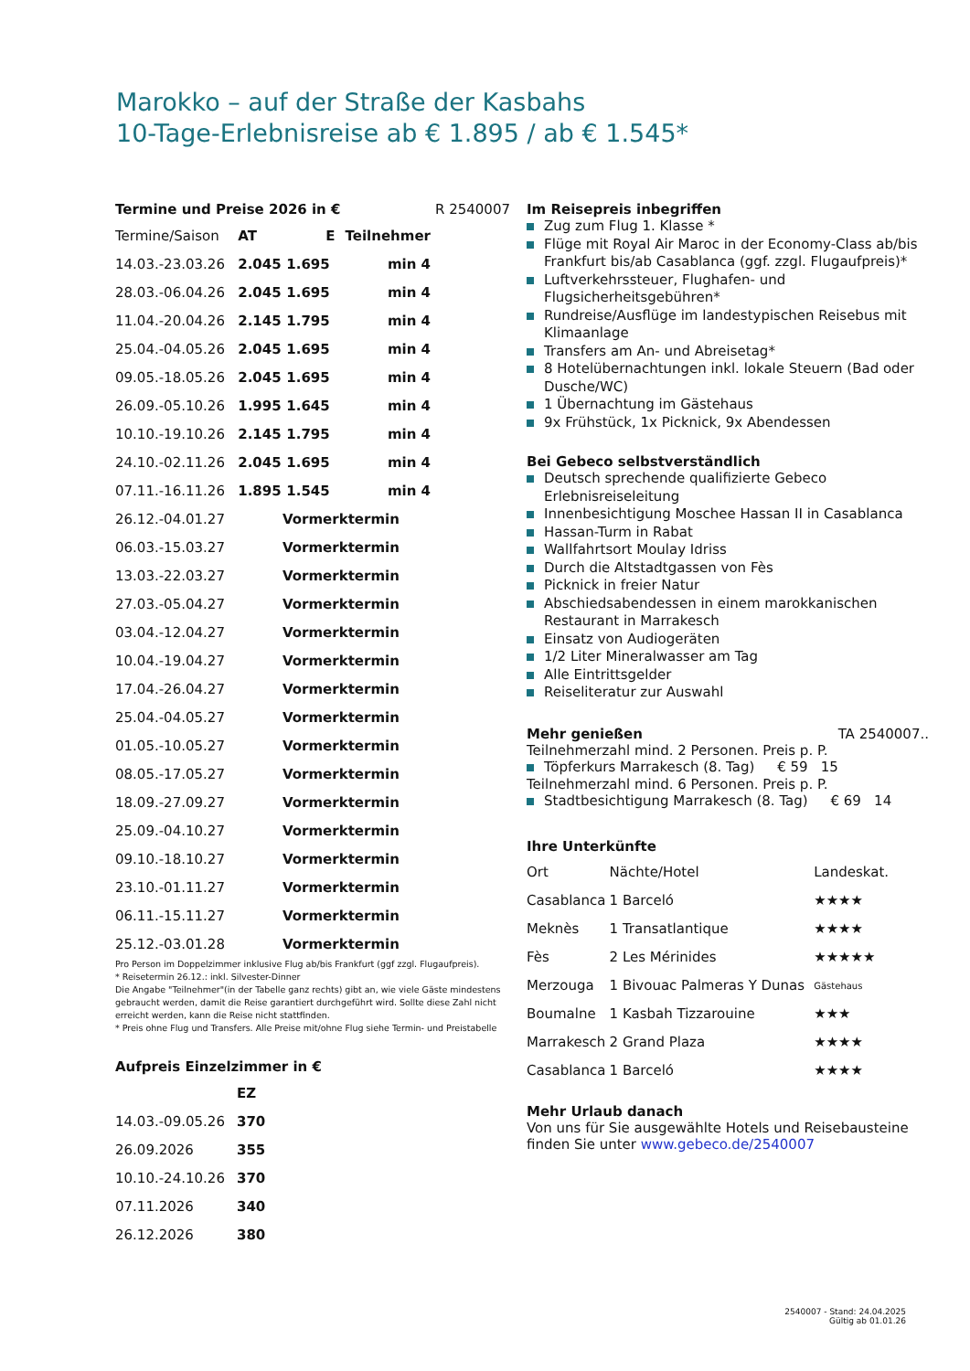Marokko – auf der Straße der Kasbahs
10-Tage-Erlebnisreise ab € 1.895 / ab € 1.545*
Termine und Preise 2026 in € R 2540007
| Termine/Saison | AT | E | Teilnehmer |
| 14.03.-23.03.26 | 2.045 | 1.695 | min 4 |
| 28.03.-06.04.26 | 2.045 | 1.695 | min 4 |
| 11.04.-20.04.26 | 2.145 | 1.795 | min 4 |
| 25.04.-04.05.26 | 2.045 | 1.695 | min 4 |
| 09.05.-18.05.26 | 2.045 | 1.695 | min 4 |
| 26.09.-05.10.26 | 1.995 | 1.645 | min 4 |
| 10.10.-19.10.26 | 2.145 | 1.795 | min 4 |
| 24.10.-02.11.26 | 2.045 | 1.695 | min 4 |
| 07.11.-16.11.26 | 1.895 | 1.545 | min 4 |
| 26.12.-04.01.27 | Vormerktermin |
| 06.03.-15.03.27 | Vormerktermin |
| 13.03.-22.03.27 | Vormerktermin |
| 27.03.-05.04.27 | Vormerktermin |
| 03.04.-12.04.27 | Vormerktermin |
| 10.04.-19.04.27 | Vormerktermin |
| 17.04.-26.04.27 | Vormerktermin |
| 25.04.-04.05.27 | Vormerktermin |
| 01.05.-10.05.27 | Vormerktermin |
| 08.05.-17.05.27 | Vormerktermin |
| 18.09.-27.09.27 | Vormerktermin |
| 25.09.-04.10.27 | Vormerktermin |
| 09.10.-18.10.27 | Vormerktermin |
| 23.10.-01.11.27 | Vormerktermin |
| 06.11.-15.11.27 | Vormerktermin |
| 25.12.-03.01.28 | Vormerktermin |
Pro Person im Doppelzimmer inklusive Flug ab/bis Frankfurt (ggf zzgl. Flugaufpreis).
* Reisetermin 26.12.: inkl. Silvester-Dinner
Die Angabe "Teilnehmer"(in der Tabelle ganz rechts) gibt an, wie viele Gäste mindestens gebraucht werden, damit die Reise garantiert durchgeführt wird. Sollte diese Zahl nicht erreicht werden, kann die Reise nicht stattfinden.
* Preis ohne Flug und Transfers. Alle Preise mit/ohne Flug siehe Termin- und Preistabelle
Aufpreis Einzelzimmer in €
| | EZ |
| 14.03.-09.05.26 | 370 |
| 26.09.2026 | 355 |
| 10.10.-24.10.26 | 370 |
| 07.11.2026 | 340 |
| 26.12.2026 | 380 |
Im Reisepreis inbegriffen
Zug zum Flug 1. Klasse *
Flüge mit Royal Air Maroc in der Economy-Class ab/bis Frankfurt bis/ab Casablanca (ggf. zzgl. Flugaufpreis)*
Luftverkehrssteuer, Flughafen- und Flugsicherheitsgebühren*
Rundreise/Ausflüge im landestypischen Reisebus mit Klimaanlage
Transfers am An- und Abreisetag*
8 Hotelübernachtungen inkl. lokale Steuern (Bad oder Dusche/WC)
1 Übernachtung im Gästehaus
9x Frühstück, 1x Picknick, 9x Abendessen
Bei Gebeco selbstverständlich
Deutsch sprechende qualifizierte Gebeco Erlebnisreiseleitung
Innenbesichtigung Moschee Hassan II in Casablanca
Hassan-Turm in Rabat
Wallfahrtsort Moulay Idriss
Durch die Altstadtgassen von Fès
Picknick in freier Natur
Abschiedsabendessen in einem marokkanischen Restaurant in Marrakesch
Einsatz von Audiogeräten
1/2 Liter Mineralwasser am Tag
Alle Eintrittsgelder
Reiseliteratur zur Auswahl
Mehr genießen TA 2540007..
Teilnehmerzahl mind. 2 Personen. Preis p. P.
Töpferkurs Marrakesch (8. Tag) € 59 15
Teilnehmerzahl mind. 6 Personen. Preis p. P.
Stadtbesichtigung Marrakesch (8. Tag) € 69 14
Ihre Unterkünfte
| Ort | Nächte/Hotel | Landeskat. |
| Casablanca | 1 Barceló | ★★★★ |
| Meknès | 1 Transatlantique | ★★★★ |
| Fès | 2 Les Mérinides | ★★★★★ |
| Merzouga | 1 Bivouac Palmeras Y Dunas | Gästehaus |
| Boumalne | 1 Kasbah Tizzarouine | ★★★ |
| Marrakesch | 2 Grand Plaza | ★★★★ |
| Casablanca | 1 Barceló | ★★★★ |
Mehr Urlaub danach
Von uns für Sie ausgewählte Hotels und Reisebausteine finden Sie unter www.gebeco.de/2540007
2540007 - Stand: 24.04.2025
Gültig ab 01.01.26